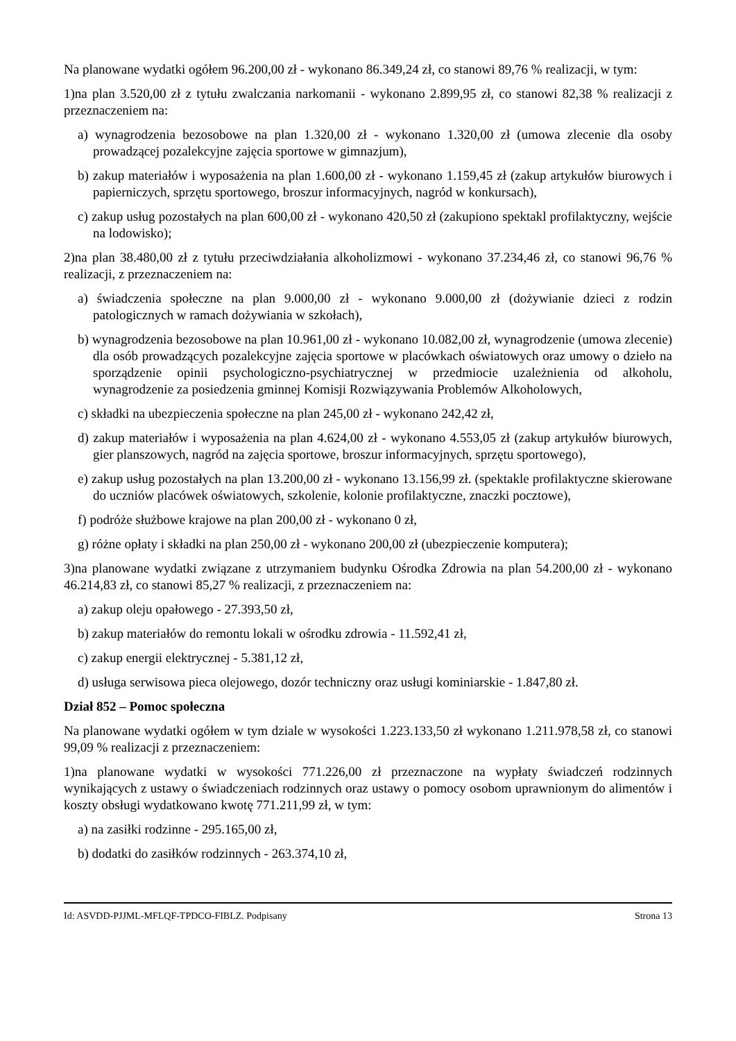Na planowane wydatki ogółem 96.200,00 zł - wykonano 86.349,24 zł, co stanowi 89,76 % realizacji, w tym:
1)na plan 3.520,00 zł z tytułu zwalczania narkomanii - wykonano 2.899,95 zł, co stanowi 82,38 % realizacji z przeznaczeniem na:
a) wynagrodzenia bezosobowe na plan 1.320,00 zł - wykonano 1.320,00 zł (umowa zlecenie dla osoby prowadzącej pozalekcyjne zajęcia sportowe w gimnazjum),
b) zakup materiałów i wyposażenia na plan 1.600,00 zł - wykonano 1.159,45 zł (zakup artykułów biurowych i papierniczych, sprzętu sportowego, broszur informacyjnych, nagród w konkursach),
c) zakup usług pozostałych na plan 600,00 zł - wykonano 420,50 zł (zakupiono spektakl profilaktyczny, wejście na lodowisko);
2)na plan 38.480,00 zł z tytułu przeciwdziałania alkoholizmowi - wykonano 37.234,46 zł, co stanowi 96,76 % realizacji, z przeznaczeniem na:
a) świadczenia społeczne na plan 9.000,00 zł - wykonano 9.000,00 zł (dożywianie dzieci z rodzin patologicznych w ramach dożywiania w szkołach),
b) wynagrodzenia bezosobowe na plan 10.961,00 zł - wykonano 10.082,00 zł, wynagrodzenie (umowa zlecenie) dla osób prowadzących pozalekcyjne zajęcia sportowe w placówkach oświatowych oraz umowy o dzieło na sporządzenie opinii psychologiczno-psychiatrycznej w przedmiocie uzależnienia od alkoholu, wynagrodzenie za posiedzenia gminnej Komisji Rozwiązywania Problemów Alkoholowych,
c) składki na ubezpieczenia społeczne na plan 245,00 zł - wykonano 242,42 zł,
d) zakup materiałów i wyposażenia na plan 4.624,00 zł - wykonano 4.553,05 zł (zakup artykułów biurowych, gier planszowych, nagród na zajęcia sportowe, broszur informacyjnych, sprzętu sportowego),
e) zakup usług pozostałych na plan 13.200,00 zł - wykonano 13.156,99 zł. (spektakle profilaktyczne skierowane do uczniów placówek oświatowych, szkolenie, kolonie profilaktyczne, znaczki pocztowe),
f) podróże służbowe krajowe na plan 200,00 zł - wykonano 0 zł,
g) różne opłaty i składki na plan 250,00 zł - wykonano 200,00 zł (ubezpieczenie komputera);
3)na planowane wydatki związane z utrzymaniem budynku Ośrodka Zdrowia na plan 54.200,00 zł - wykonano 46.214,83 zł, co stanowi 85,27 % realizacji, z przeznaczeniem na:
a) zakup oleju opałowego - 27.393,50 zł,
b) zakup materiałów do remontu lokali w ośrodku zdrowia - 11.592,41 zł,
c) zakup energii elektrycznej - 5.381,12 zł,
d) usługa serwisowa pieca olejowego, dozór techniczny oraz usługi kominiarskie - 1.847,80 zł.
Dział 852 – Pomoc społeczna
Na planowane wydatki ogółem w tym dziale w wysokości 1.223.133,50 zł wykonano 1.211.978,58 zł, co stanowi 99,09 % realizacji z przeznaczeniem:
1)na planowane wydatki w wysokości 771.226,00 zł przeznaczone na wypłaty świadczeń rodzinnych wynikających z ustawy o świadczeniach rodzinnych oraz ustawy o pomocy osobom uprawnionym do alimentów i koszty obsługi wydatkowano kwotę 771.211,99 zł, w tym:
a) na zasiłki rodzinne - 295.165,00 zł,
b) dodatki do zasiłków rodzinnych - 263.374,10 zł,
Id: ASVDD-PJJML-MFLQF-TPDCO-FIBLZ. Podpisany Strona 13